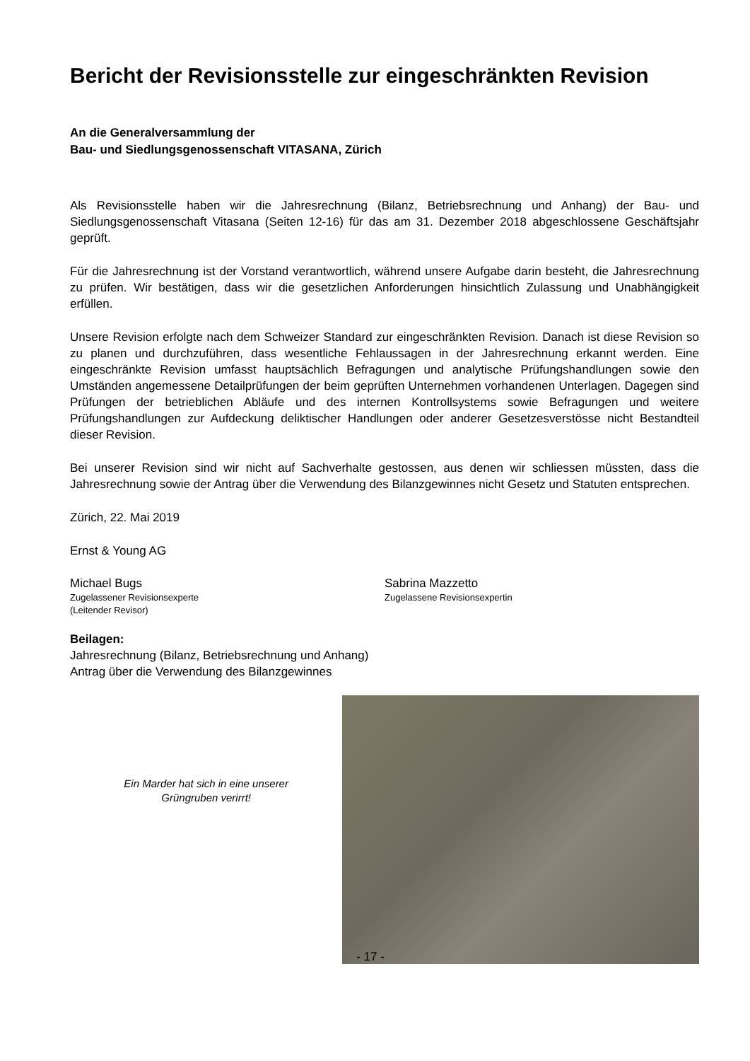Bericht der Revisionsstelle zur eingeschränkten Revision
An die Generalversammlung der
Bau- und Siedlungsgenossenschaft VITASANA, Zürich
Als Revisionsstelle haben wir die Jahresrechnung (Bilanz, Betriebsrechnung und Anhang) der Bau- und Siedlungsgenossenschaft Vitasana (Seiten 12-16) für das am 31. Dezember 2018 abgeschlossene Geschäftsjahr geprüft.
Für die Jahresrechnung ist der Vorstand verantwortlich, während unsere Aufgabe darin besteht, die Jahresrechnung zu prüfen. Wir bestätigen, dass wir die gesetzlichen Anforderungen hinsichtlich Zulassung und Unabhängigkeit erfüllen.
Unsere Revision erfolgte nach dem Schweizer Standard zur eingeschränkten Revision. Danach ist diese Revision so zu planen und durchzuführen, dass wesentliche Fehlaussagen in der Jahresrechnung erkannt werden. Eine eingeschränkte Revision umfasst hauptsächlich Befragungen und analytische Prüfungshandlungen sowie den Umständen angemessene Detailprüfungen der beim geprüften Unternehmen vorhandenen Unterlagen. Dagegen sind Prüfungen der betrieblichen Abläufe und des internen Kontrollsystems sowie Befragungen und weitere Prüfungshandlungen zur Aufdeckung deliktischer Handlungen oder anderer Gesetzesverstösse nicht Bestandteil dieser Revision.
Bei unserer Revision sind wir nicht auf Sachverhalte gestossen, aus denen wir schliessen müssten, dass die Jahresrechnung sowie der Antrag über die Verwendung des Bilanzgewinnes nicht Gesetz und Statuten entsprechen.
Zürich, 22. Mai 2019
Ernst & Young AG
Michael Bugs
Zugelassener Revisionsexperte
(Leitender Revisor)
Sabrina Mazzetto
Zugelassene Revisionsexpertin
Beilagen:
Jahresrechnung (Bilanz, Betriebsrechnung und Anhang)
Antrag über die Verwendung des Bilanzgewinnes
Ein Marder hat sich in eine unserer
Grüngruben verirrt!
- 17 -